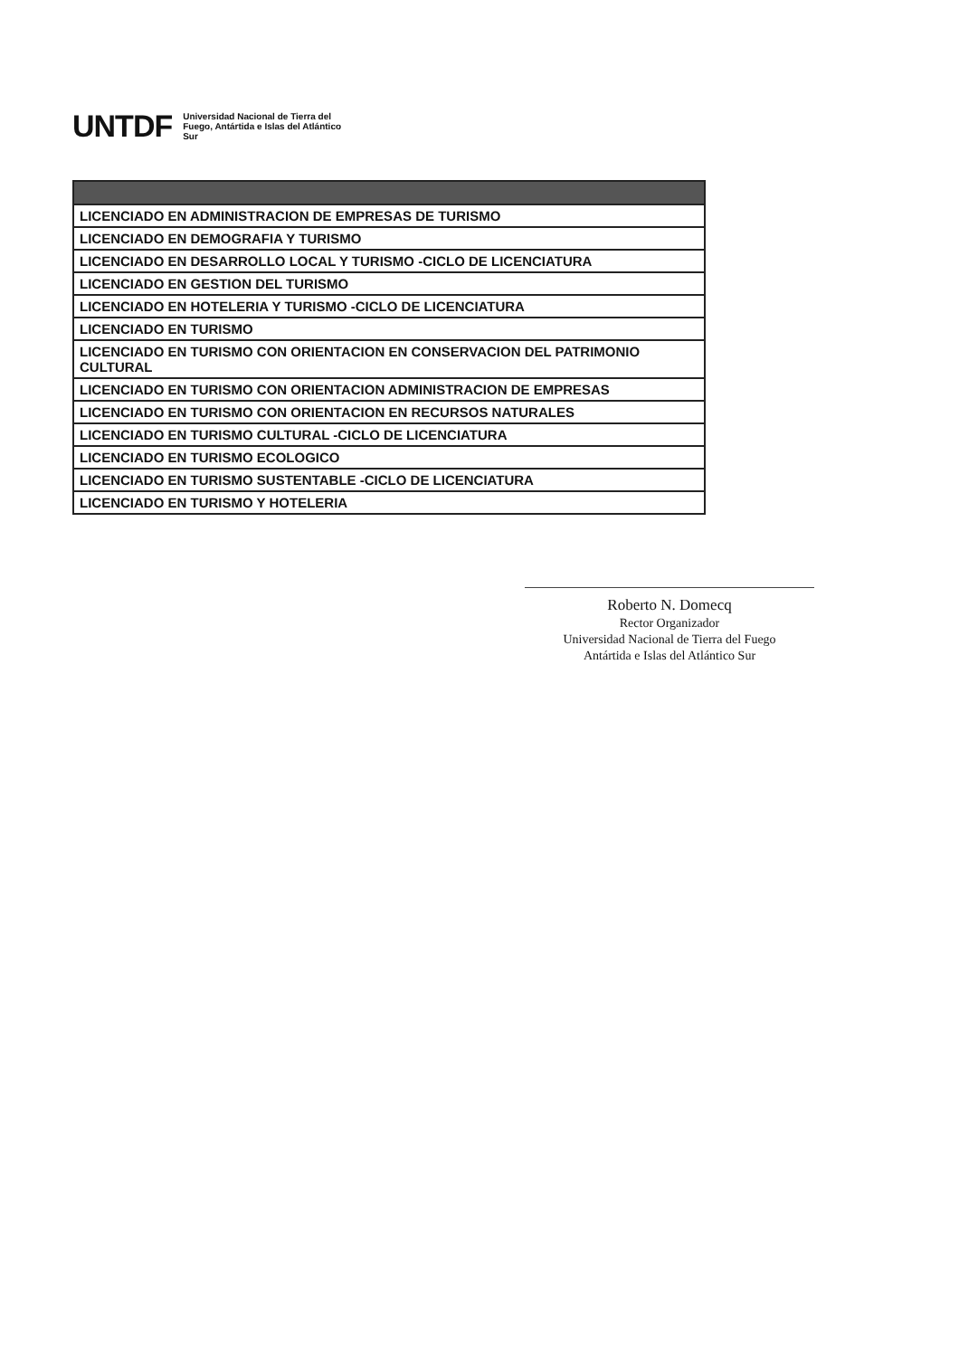UNTDF Universidad Nacional de Tierra del Fuego, Antártida e Islas del Atlántico Sur
| LICENCIADO EN ADMINISTRACION DE EMPRESAS DE TURISMO |
| LICENCIADO EN DEMOGRAFIA Y TURISMO |
| LICENCIADO EN DESARROLLO LOCAL Y TURISMO -CICLO DE LICENCIATURA |
| LICENCIADO EN GESTION DEL TURISMO |
| LICENCIADO EN HOTELERIA Y TURISMO -CICLO DE LICENCIATURA |
| LICENCIADO EN TURISMO |
| LICENCIADO EN TURISMO CON ORIENTACION EN CONSERVACION DEL PATRIMONIO CULTURAL |
| LICENCIADO EN TURISMO CON ORIENTACION ADMINISTRACION DE EMPRESAS |
| LICENCIADO EN TURISMO CON ORIENTACION EN RECURSOS NATURALES |
| LICENCIADO EN TURISMO CULTURAL -CICLO DE LICENCIATURA |
| LICENCIADO EN TURISMO ECOLOGICO |
| LICENCIADO EN TURISMO SUSTENTABLE -CICLO DE LICENCIATURA |
| LICENCIADO EN TURISMO Y HOTELERIA |
Roberto N. Domecq
Rector Organizador
Universidad Nacional de Tierra del Fuego
Antártida e Islas del Atlántico Sur